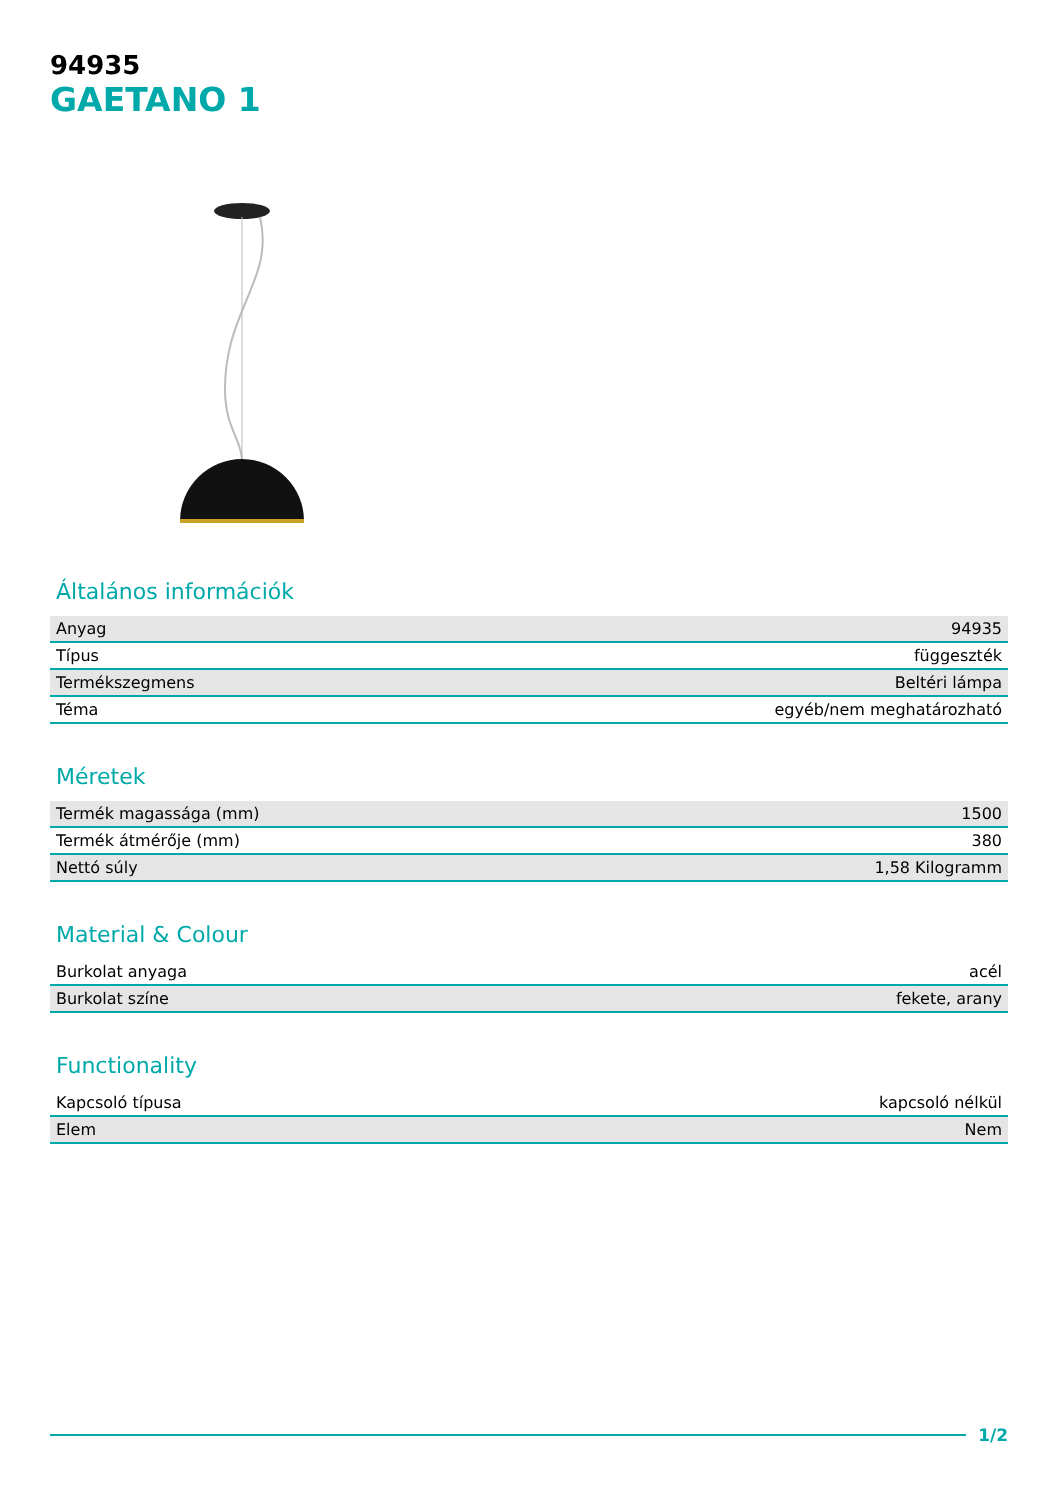94935
GAETANO 1
Általános információk
| Anyag | 94935 |
| Típus | függeszték |
| Termékszegmens | Beltéri lámpa |
| Téma | egyéb/nem meghatározható |
Méretek
| Termék magassága (mm) | 1500 |
| Termék átmérője (mm) | 380 |
| Nettó súly | 1,58 Kilogramm |
Material & Colour
| Burkolat anyaga | acél |
| Burkolat színe | fekete, arany |
Functionality
| Kapcsoló típusa | kapcsoló nélkül |
| Elem | Nem |
1/2